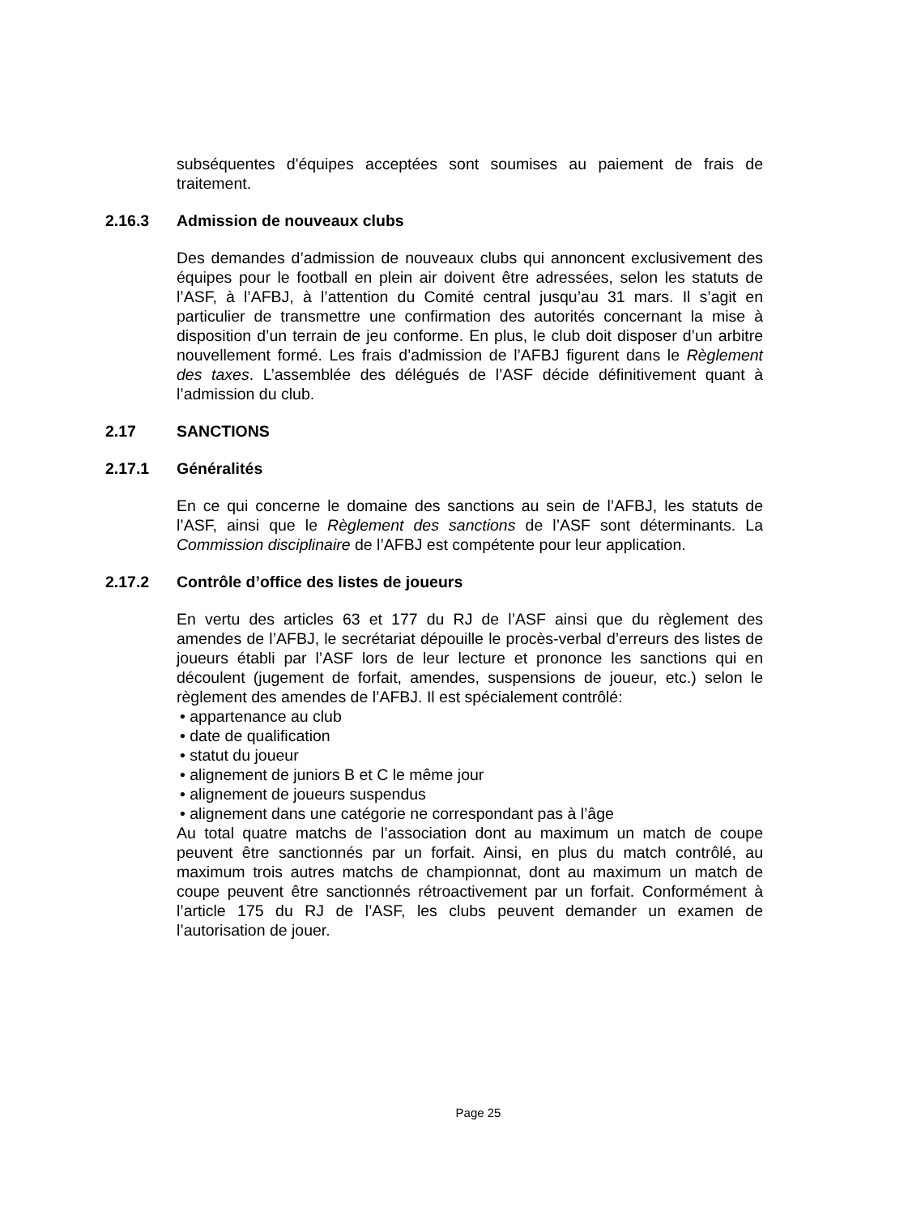subséquentes d'équipes acceptées sont soumises au paiement de frais de traitement.
2.16.3 Admission de nouveaux clubs
Des demandes d’admission de nouveaux clubs qui annoncent exclusivement des équipes pour le football en plein air doivent être adressées, selon les statuts de l’ASF, à l’AFBJ, à l’attention du Comité central jusqu’au 31 mars. Il s’agit en particulier de transmettre une confirmation des autorités concernant la mise à disposition d’un terrain de jeu conforme. En plus, le club doit disposer d’un arbitre nouvellement formé. Les frais d’admission de l’AFBJ figurent dans le Règlement des taxes. L’assemblée des délégués de l’ASF décide définitivement quant à l’admission du club.
2.17 SANCTIONS
2.17.1 Généralités
En ce qui concerne le domaine des sanctions au sein de l’AFBJ, les statuts de l’ASF, ainsi que le Règlement des sanctions de l’ASF sont déterminants. La Commission disciplinaire de l’AFBJ est compétente pour leur application.
2.17.2 Contrôle d’office des listes de joueurs
En vertu des articles 63 et 177 du RJ de l’ASF ainsi que du règlement des amendes de l’AFBJ, le secrétariat dépouille le procès-verbal d’erreurs des listes de joueurs établi par l’ASF lors de leur lecture et prononce les sanctions qui en découlent (jugement de forfait, amendes, suspensions de joueur, etc.) selon le règlement des amendes de l’AFBJ. Il est spécialement contrôlé:
• appartenance au club
• date de qualification
• statut du joueur
• alignement de juniors B et C le même jour
• alignement de joueurs suspendus
• alignement dans une catégorie ne correspondant pas à l’âge
Au total quatre matchs de l’association dont au maximum un match de coupe peuvent être sanctionnés par un forfait. Ainsi, en plus du match contrôlé, au maximum trois autres matchs de championnat, dont au maximum un match de coupe peuvent être sanctionnés rétroactivement par un forfait. Conformément à l’article 175 du RJ de l’ASF, les clubs peuvent demander un examen de l’autorisation de jouer.
Page 25